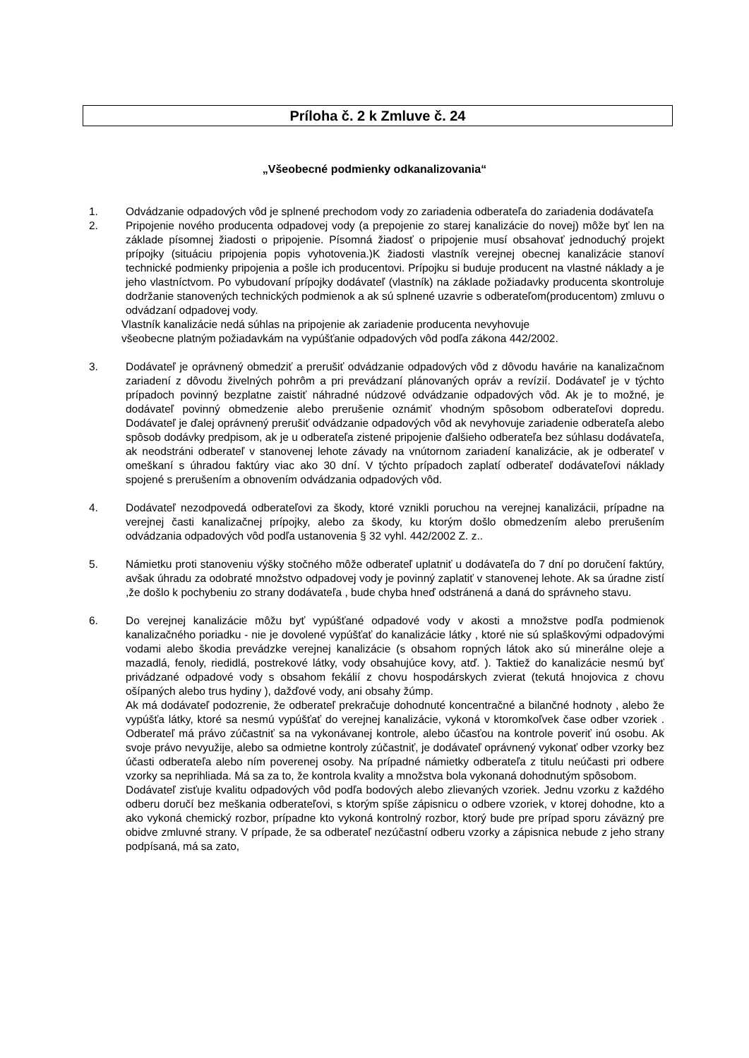Príloha č. 2 k Zmluve č. 24
„Všeobecné podmienky odkanalizovania“
1. Odvádzanie odpadových vôd je splnené prechodom vody zo zariadenia odberateľa do zariadenia dodávateľa
2. Pripojenie nového producenta odpadovej vody (a prepojenie zo starej kanalizácie do novej) môže byť len na základe písomnej žiadosti o pripojenie. Písomná žiadosť o pripojenie musí obsahovať jednoduchý projekt prípojky (situáciu pripojenia popis vyhotovenia.)K žiadosti vlastník verejnej obecnej kanalizácie stanoví technické podmienky pripojenia a pošle ich producentovi. Prípojku si buduje producent na vlastné náklady a je jeho vlastníctvom. Po vybudovaní prípojky dodávateľ (vlastník) na základe požiadavky producenta skontroluje dodržanie stanovených technických podmienok a ak sú splnené uzavrie s odberateľom(producentom) zmluvu o odvádzaní odpadovej vody.
Vlastník kanalizácie nedá súhlas na pripojenie ak zariadenie producenta nevyhovuje
všeobecne platným požiadavkám na vypúšťanie odpadových vôd podľa zákona 442/2002.
3. Dodávateľ je oprávnený obmedziť a prerušiť odvádzanie odpadových vôd z dôvodu havárie na kanalizačnom zariadení z dôvodu živelných pohrôm a pri prevádzaní plánovaných opráv a revízií. Dodávateľ je v týchto prípadoch povinný bezplatne zaistiť náhradné núdzové odvádzanie odpadových vôd. Ak je to možné, je dodávateľ povinný obmedzenie alebo prerušenie oznámiť vhodným spôsobom odberateľovi dopredu. Dodávateľ je ďalej oprávnený prerušiť odvádzanie odpadových vôd ak nevyhovuje zariadenie odberateľa alebo spôsob dodávky predpisom, ak je u odberateľa zistené pripojenie ďalšieho odberateľa bez súhlasu dodávateľa, ak neodstráni odberateľ v stanovenej lehote závady na vnútornom zariadení kanalizácie, ak je odberateľ v omeškaní s úhradou faktúry viac ako 30 dní. V týchto prípadoch zaplatí odberateľ dodávateľovi náklady spojené s prerušením a obnovením odvádzania odpadových vôd.
4. Dodávateľ nezodpovedá odberateľovi za škody, ktoré vznikli poruchou na verejnej kanalizácii, prípadne na verejnej časti kanalizačnej prípojky, alebo za škody, ku ktorým došlo obmedzením alebo prerušením odvádzania odpadových vôd podľa ustanovenia § 32 vyhl. 442/2002 Z. z..
5. Námietku proti stanoveniu výšky stočného môže odberateľ uplatniť u dodávateľa do 7 dní po doručení faktúry, avšak úhradu za odobraté množstvo odpadovej vody je povinný zaplatiť v stanovenej lehote. Ak sa úradne zistí ,že došlo k pochybeniu zo strany dodávateľa , bude chyba hneď odstránená a daná do správneho stavu.
6. Do verejnej kanalizácie môžu byť vypúšťané odpadové vody v akosti a množstve podľa podmienok kanalizačného poriadku - nie je dovolené vypúšťať do kanalizácie látky , ktoré nie sú splaškovými odpadovými vodami alebo škodia prevádzke verejnej kanalizácie (s obsahom ropných látok ako sú minerálne oleje a mazadlá, fenoly, riedidlá, postrekové látky, vody obsahujúce kovy, atď. ). Taktiež do kanalizácie nesmú byť privádzané odpadové vody s obsahom fekálií z chovu hospodárskych zvierat (tekutá hnojovica z chovu ošípaných alebo trus hydiny ), dažďové vody, ani obsahy žúmp.
Ak má dodávateľ podozrenie, že odberateľ prekračuje dohodnuté koncentračné a bilančné hodnoty , alebo že vypúšťa látky, ktoré sa nesmú vypúšťať do verejnej kanalizácie, vykoná v ktoromkoľvek čase odber vzoriek . Odberateľ má právo zúčastniť sa na vykonávanej kontrole, alebo účasťou na kontrole poveriť inú osobu. Ak svoje právo nevyužije, alebo sa odmietne kontroly zúčastniť, je dodávateľ oprávnený vykonať odber vzorky bez účasti odberateľa alebo ním poverenej osoby. Na prípadné námietky odberateľa z titulu neúčasti pri odbere vzorky sa neprihliada. Má sa za to, že kontrola kvality a množstva bola vykonaná dohodnutým spôsobom.
Dodávateľ zisťuje kvalitu odpadových vôd podľa bodových alebo zlievaných vzoriek. Jednu vzorku z každého odberu doručí bez meškania odberateľovi, s ktorým spíše zápisnicu o odbere vzoriek, v ktorej dohodne, kto a ako vykoná chemický rozbor, prípadne kto vykoná kontrolný rozbor, ktorý bude pre prípad sporu záväzný pre obidve zmluvné strany. V prípade, že sa odberateľ nezúčastní odberu vzorky a zápisnica nebude z jeho strany podpísaná, má sa zato,